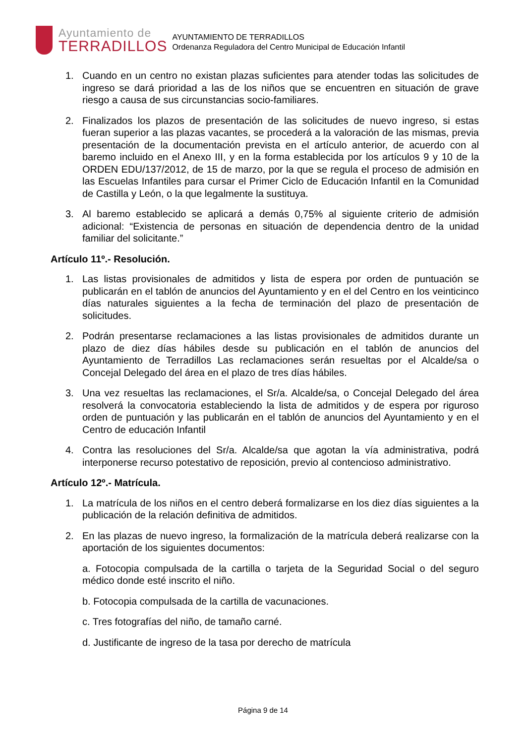Ayuntamiento de
TERRADILLOS
AYUNTAMIENTO DE TERRADILLOS
Ordenanza Reguladora del Centro Municipal de Educación Infantil
1. Cuando en un centro no existan plazas suficientes para atender todas las solicitudes de ingreso se dará prioridad a las de los niños que se encuentren en situación de grave riesgo a causa de sus circunstancias socio-familiares.
2. Finalizados los plazos de presentación de las solicitudes de nuevo ingreso, si estas fueran superior a las plazas vacantes, se procederá a la valoración de las mismas, previa presentación de la documentación prevista en el artículo anterior, de acuerdo con al baremo incluido en el Anexo III, y en la forma establecida por los artículos 9 y 10 de la ORDEN EDU/137/2012, de 15 de marzo, por la que se regula el proceso de admisión en las Escuelas Infantiles para cursar el Primer Ciclo de Educación Infantil en la Comunidad de Castilla y León, o la que legalmente la sustituya.
3. Al baremo establecido se aplicará a demás 0,75% al siguiente criterio de admisión adicional: “Existencia de personas en situación de dependencia dentro de la unidad familiar del solicitante.”
Artículo 11º.- Resolución.
1. Las listas provisionales de admitidos y lista de espera por orden de puntuación se publicarán en el tablón de anuncios del Ayuntamiento y en el del Centro en los veinticinco días naturales siguientes a la fecha de terminación del plazo de presentación de solicitudes.
2. Podrán presentarse reclamaciones a las listas provisionales de admitidos durante un plazo de diez días hábiles desde su publicación en el tablón de anuncios del Ayuntamiento de Terradillos Las reclamaciones serán resueltas por el Alcalde/sa o Concejal Delegado del área en el plazo de tres días hábiles.
3. Una vez resueltas las reclamaciones, el Sr/a. Alcalde/sa, o Concejal Delegado del área resolverá la convocatoria estableciendo la lista de admitidos y de espera por riguroso orden de puntuación y las publicarán en el tablón de anuncios del Ayuntamiento y en el Centro de educación Infantil
4. Contra las resoluciones del Sr/a. Alcalde/sa que agotan la vía administrativa, podrá interponerse recurso potestativo de reposición, previo al contencioso administrativo.
Artículo 12º.- Matrícula.
1. La matrícula de los niños en el centro deberá formalizarse en los diez días siguientes a la publicación de la relación definitiva de admitidos.
2. En las plazas de nuevo ingreso, la formalización de la matrícula deberá realizarse con la aportación de los siguientes documentos:
a. Fotocopia compulsada de la cartilla o tarjeta de la Seguridad Social o del seguro médico donde esté inscrito el niño.
b. Fotocopia compulsada de la cartilla de vacunaciones.
c. Tres fotografías del niño, de tamaño carné.
d. Justificante de ingreso de la tasa por derecho de matrícula
Página 9 de 14